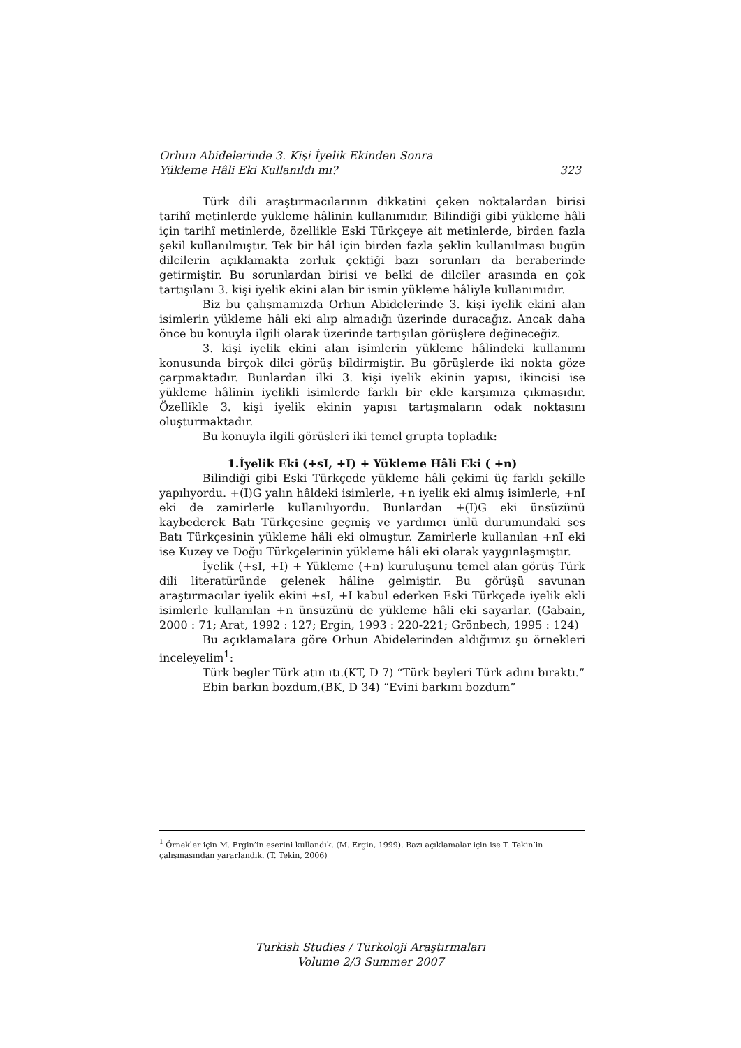Orhun Abidelerinde 3. Kişi İyelik Ekinden Sonra
Yükleme Hâli Eki Kullanıldı mı? 323
Türk dili araştırmacılarının dikkatini çeken noktalardan birisi tarihî metinlerde yükleme hâlinin kullanımıdır. Bilindiği gibi yükleme hâli için tarihî metinlerde, özellikle Eski Türkçeye ait metinlerde, birden fazla şekil kullanılmıştır. Tek bir hâl için birden fazla şeklin kullanılması bugün dilcilerin açıklamakta zorluk çektiği bazı sorunları da beraberinde getirmiştir. Bu sorunlardan birisi ve belki de dilciler arasında en çok tartışılanı 3. kişi iyelik ekini alan bir ismin yükleme hâliyle kullanımıdır.
Biz bu çalışmamızda Orhun Abidelerinde 3. kişi iyelik ekini alan isimlerin yükleme hâli eki alıp almadığı üzerinde duracağız. Ancak daha önce bu konuyla ilgili olarak üzerinde tartışılan görüşlere değineceğiz.
3. kişi iyelik ekini alan isimlerin yükleme hâlindeki kullanımı konusunda birçok dilci görüş bildirmiştir. Bu görüşlerde iki nokta göze çarpmaktadır. Bunlardan ilki 3. kişi iyelik ekinin yapısı, ikincisi ise yükleme hâlinin iyelikli isimlerde farklı bir ekle karşımıza çıkmasıdır. Özellikle 3. kişi iyelik ekinin yapısı tartışmaların odak noktasını oluşturmaktadır.
Bu konuyla ilgili görüşleri iki temel grupta topladık:
1.İyelik Eki (+sI, +I) + Yükleme Hâli Eki ( +n)
Bilindiği gibi Eski Türkçede yükleme hâli çekimi üç farklı şekille yapılıyordu. +(I)G yalın hâldeki isimlerle, +n iyelik eki almış isimlerle, +nI eki de zamirlerle kullanılıyordu. Bunlardan +(I)G eki ünsüzünü kaybederek Batı Türkçesine geçmiş ve yardımcı ünlü durumundaki ses Batı Türkçesinin yükleme hâli eki olmuştur. Zamirlerle kullanılan +nI eki ise Kuzey ve Doğu Türkçelerinin yükleme hâli eki olarak yaygınlaşmıştır.
İyelik (+sI, +I) + Yükleme (+n) kuruluşunu temel alan görüş Türk dili literatüründe gelenek hâline gelmiştir. Bu görüşü savunan araştırmacılar iyelik ekini +sI, +I kabul ederken Eski Türkçede iyelik ekli isimlerle kullanılan +n ünsüzünü de yükleme hâli eki sayarlar. (Gabain, 2000 : 71; Arat, 1992 : 127; Ergin, 1993 : 220-221; Grönbech, 1995 : 124)
Bu açıklamalara göre Orhun Abidelerinden aldığımız şu örnekleri inceleyelim<sup>1</sup>:
Türk begler Türk atın ıtı.(KT, D 7) “Türk beyleri Türk adını bıraktı.”
Ebin barkın bozdum.(BK, D 34) “Evini barkını bozdum”
<sup>1</sup> Örnekler için M. Ergin’in eserini kullandık. (M. Ergin, 1999). Bazı açıklamalar için ise T. Tekin’in çalışmasından yararlandık. (T. Tekin, 2006)
Turkish Studies / Türkoloji Araştırmaları
Volume 2/3 Summer 2007